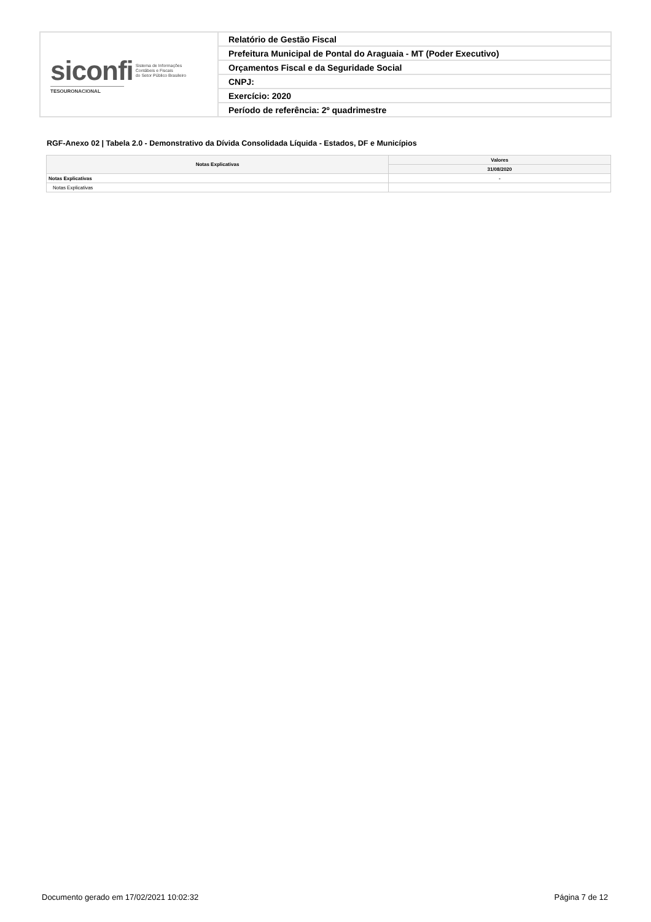| siconfi Sistema de Informações Contábeis e Fiscais do Setor Público Brasileiro TESOURONACIONAL | Relatório de Gestão Fiscal |
| | Prefeitura Municipal de Pontal do Araguaia - MT (Poder Executivo) |
| | Orçamentos Fiscal e da Seguridade Social |
| | CNPJ: |
| | Exercício: 2020 |
| | Período de referência: 2º quadrimestre |
RGF-Anexo 02 | Tabela 2.0 - Demonstrativo da Dívida Consolidada Líquida - Estados, DF e Municípios
| Notas Explicativas | Valores |
| --- | --- |
| | 31/08/2020 |
| Notas Explicativas | - |
| Notas Explicativas | |
Documento gerado em 17/02/2021 10:02:32 Página 7 de 12